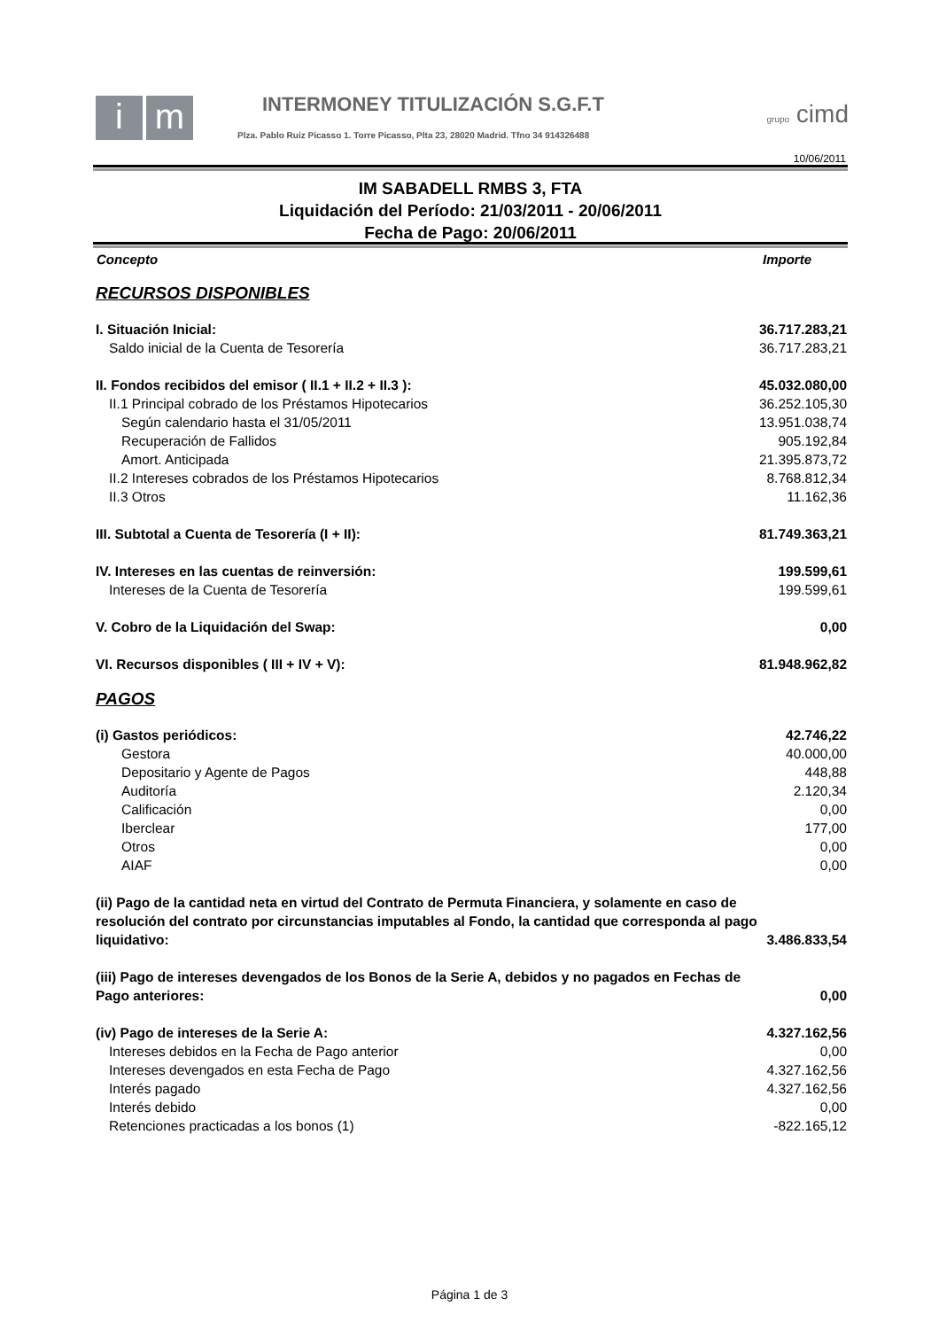i m
INTERMONEY TITULIZACIÓN S.G.F.T
Plza. Pablo Ruiz Picasso 1. Torre Picasso, Plta 23, 28020 Madrid. Tfno 34 914326488
grupo cimd
10/06/2011
IM SABADELL RMBS 3, FTA
Liquidación del Período: 21/03/2011 - 20/06/2011
Fecha de Pago: 20/06/2011
| Concepto | Importe |
| --- | --- |
| RECURSOS DISPONIBLES | |
| I. Situación Inicial: | 36.717.283,21 |
| Saldo inicial de la Cuenta de Tesorería | 36.717.283,21 |
| II. Fondos recibidos del emisor ( II.1 + II.2 + II.3 ): | 45.032.080,00 |
| II.1 Principal cobrado de los Préstamos Hipotecarios | 36.252.105,30 |
| Según calendario hasta el 31/05/2011 | 13.951.038,74 |
| Recuperación de Fallidos | 905.192,84 |
| Amort. Anticipada | 21.395.873,72 |
| II.2 Intereses cobrados de los Préstamos Hipotecarios | 8.768.812,34 |
| II.3 Otros | 11.162,36 |
| III. Subtotal a Cuenta de Tesorería (I + II): | 81.749.363,21 |
| IV. Intereses en las cuentas de reinversión: | 199.599,61 |
| Intereses de la Cuenta de Tesorería | 199.599,61 |
| V. Cobro de la Liquidación del Swap: | 0,00 |
| VI. Recursos disponibles ( III + IV + V): | 81.948.962,82 |
| PAGOS | |
| (i) Gastos periódicos: | 42.746,22 |
| Gestora | 40.000,00 |
| Depositario y Agente de Pagos | 448,88 |
| Auditoría | 2.120,34 |
| Calificación | 0,00 |
| Iberclear | 177,00 |
| Otros | 0,00 |
| AIAF | 0,00 |
| (ii) Pago de la cantidad neta en virtud del Contrato de Permuta Financiera, y solamente en caso de resolución del contrato por circunstancias imputables al Fondo, la cantidad que corresponda al pago liquidativo: | 3.486.833,54 |
| (iii) Pago de intereses devengados de los Bonos de la Serie A, debidos y no pagados en Fechas de Pago anteriores: | 0,00 |
| (iv) Pago de intereses de la Serie A: | 4.327.162,56 |
| Intereses debidos en la Fecha de Pago anterior | 0,00 |
| Intereses devengados en esta Fecha de Pago | 4.327.162,56 |
| Interés pagado | 4.327.162,56 |
| Interés debido | 0,00 |
| Retenciones practicadas a los bonos (1) | -822.165,12 |
Página 1 de 3